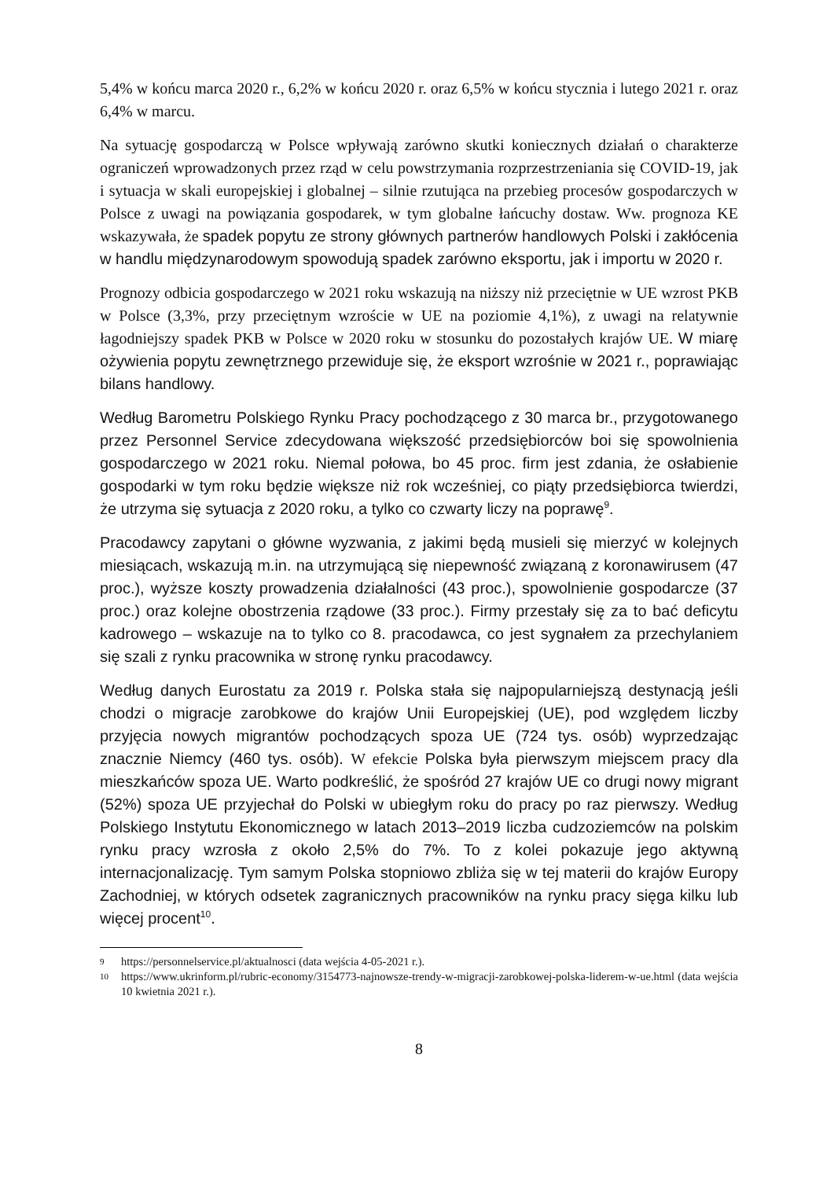5,4% w końcu marca 2020 r., 6,2% w końcu 2020 r. oraz 6,5% w końcu stycznia i lutego 2021 r. oraz 6,4% w marcu.
Na sytuację gospodarczą w Polsce wpływają zarówno skutki koniecznych działań o charakterze ograniczeń wprowadzonych przez rząd w celu powstrzymania rozprzestrzeniania się COVID-19, jak i sytuacja w skali europejskiej i globalnej – silnie rzutująca na przebieg procesów gospodarczych w Polsce z uwagi na powiązania gospodarek, w tym globalne łańcuchy dostaw. Ww. prognoza KE wskazywała, że spadek popytu ze strony głównych partnerów handlowych Polski i zakłócenia w handlu międzynarodowym spowodują spadek zarówno eksportu, jak i importu w 2020 r.
Prognozy odbicia gospodarczego w 2021 roku wskazują na niższy niż przeciętnie w UE wzrost PKB w Polsce (3,3%, przy przeciętnym wzroście w UE na poziomie 4,1%), z uwagi na relatywnie łagodniejszy spadek PKB w Polsce w 2020 roku w stosunku do pozostałych krajów UE. W miarę ożywienia popytu zewnętrznego przewiduje się, że eksport wzrośnie w 2021 r., poprawiając bilans handlowy.
Według Barometru Polskiego Rynku Pracy pochodzącego z 30 marca br., przygotowanego przez Personnel Service zdecydowana większość przedsiębiorców boi się spowolnienia gospodarczego w 2021 roku. Niemal połowa, bo 45 proc. firm jest zdania, że osłabienie gospodarki w tym roku będzie większe niż rok wcześniej, co piąty przedsiębiorca twierdzi, że utrzyma się sytuacja z 2020 roku, a tylko co czwarty liczy na poprawę<sup>9</sup>.
Pracodawcy zapytani o główne wyzwania, z jakimi będą musieli się mierzyć w kolejnych miesiącach, wskazują m.in. na utrzymującą się niepewność związaną z koronawirusem (47 proc.), wyższe koszty prowadzenia działalności (43 proc.), spowolnienie gospodarcze (37 proc.) oraz kolejne obostrzenia rządowe (33 proc.). Firmy przestały się za to bać deficytu kadrowego – wskazuje na to tylko co 8. pracodawca, co jest sygnałem za przechylaniem się szali z rynku pracownika w stronę rynku pracodawcy.
Według danych Eurostatu za 2019 r. Polska stała się najpopularniejszą destynacją jeśli chodzi o migracje zarobkowe do krajów Unii Europejskiej (UE), pod względem liczby przyjęcia nowych migrantów pochodzących spoza UE (724 tys. osób) wyprzedzając znacznie Niemcy (460 tys. osób). W efekcie Polska była pierwszym miejscem pracy dla mieszkańców spoza UE. Warto podkreślić, że spośród 27 krajów UE co drugi nowy migrant (52%) spoza UE przyjechał do Polski w ubiegłym roku do pracy po raz pierwszy. Według Polskiego Instytutu Ekonomicznego w latach 2013–2019 liczba cudzoziemców na polskim rynku pracy wzrosła z około 2,5% do 7%. To z kolei pokazuje jego aktywną internacjonalizację. Tym samym Polska stopniowo zbliża się w tej materii do krajów Europy Zachodniej, w których odsetek zagranicznych pracowników na rynku pracy sięga kilku lub więcej procent<sup>10</sup>.
9 https://personnelservice.pl/aktualnosci (data wejścia 4-05-2021 r.).
10 https://www.ukrinform.pl/rubric-economy/3154773-najnowsze-trendy-w-migracji-zarobkowej-polska-liderem-w-ue.html (data wejścia 10 kwietnia 2021 r.).
8